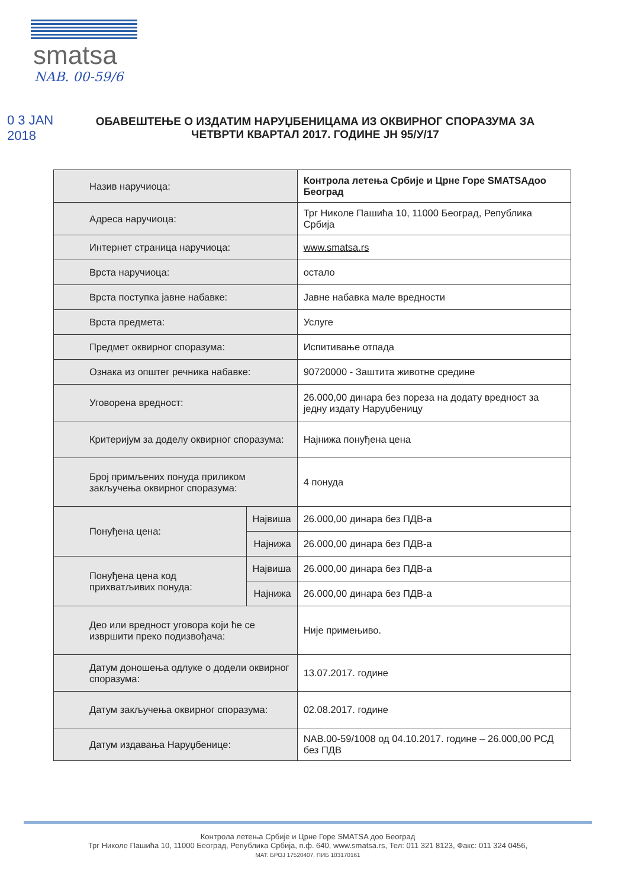smatsa
NAB. 00-59/6
0 3 JAN 2018
ОБАВЕШТЕЊЕ О ИЗДАТИМ НАРУЏБЕНИЦАМА ИЗ ОКВИРНОГ СПОРАЗУМА ЗА ЧЕТВРТИ КВАРТАЛ 2017. ГОДИНЕ ЈН 95/У/17
| Назив наручиоца: | | Контрола летења Србије и Црне Горе SMATSAдоо Београд |
| Адреса наручиоца: | | Трг Николе Пашића 10, 11000 Београд, Република Србија |
| Интернет страница наручиоца: | | www.smatsa.rs |
| Врста наручиоца: | | остало |
| Врста поступка јавне набавке: | | Јавне набавка мале вредности |
| Врста предмета: | | Услуге |
| Предмет оквирног споразума: | | Испитивање отпада |
| Ознака из општег речника набавке: | | 90720000 - Заштита животне средине |
| Уговорена вредност: | | 26.000,00 динара без пореза на додату вредност за једну издату Наруџбеницу |
| Критеријум за доделу оквирног споразума: | | Најнижа понуђена цена |
| Број примљених понуда приликом закључења оквирног споразума: | | 4 понуда |
| Понуђена цена: | Највиша | 26.000,00 динара без ПДВ-а |
| | Најнижа | 26.000,00 динара без ПДВ-а |
| Понуђена цена код прихватљивих понуда: | Највиша | 26.000,00 динара без ПДВ-а |
| | Најнижа | 26.000,00 динара без ПДВ-а |
| Део или вредност уговора који ће се извршити преко подизвођача: | | Није примењиво. |
| Датум доношења одлуке о додели оквирног споразума: | | 13.07.2017. године |
| Датум закључења оквирног споразума: | | 02.08.2017. године |
| Датум издавања Наруџбенице: | | NAB.00-59/1008 од 04.10.2017. године – 26.000,00 РСД без ПДВ |
Контрола летења Србије и Црне Горе SMATSA доо Београд
Трг Николе Пашића 10, 11000 Београд, Република Србија, п.ф. 640, www.smatsa.rs, Тел: 011 321 8123, Факс: 011 324 0456,
МАТ. БРОЈ 17520407, ПИБ 103170161